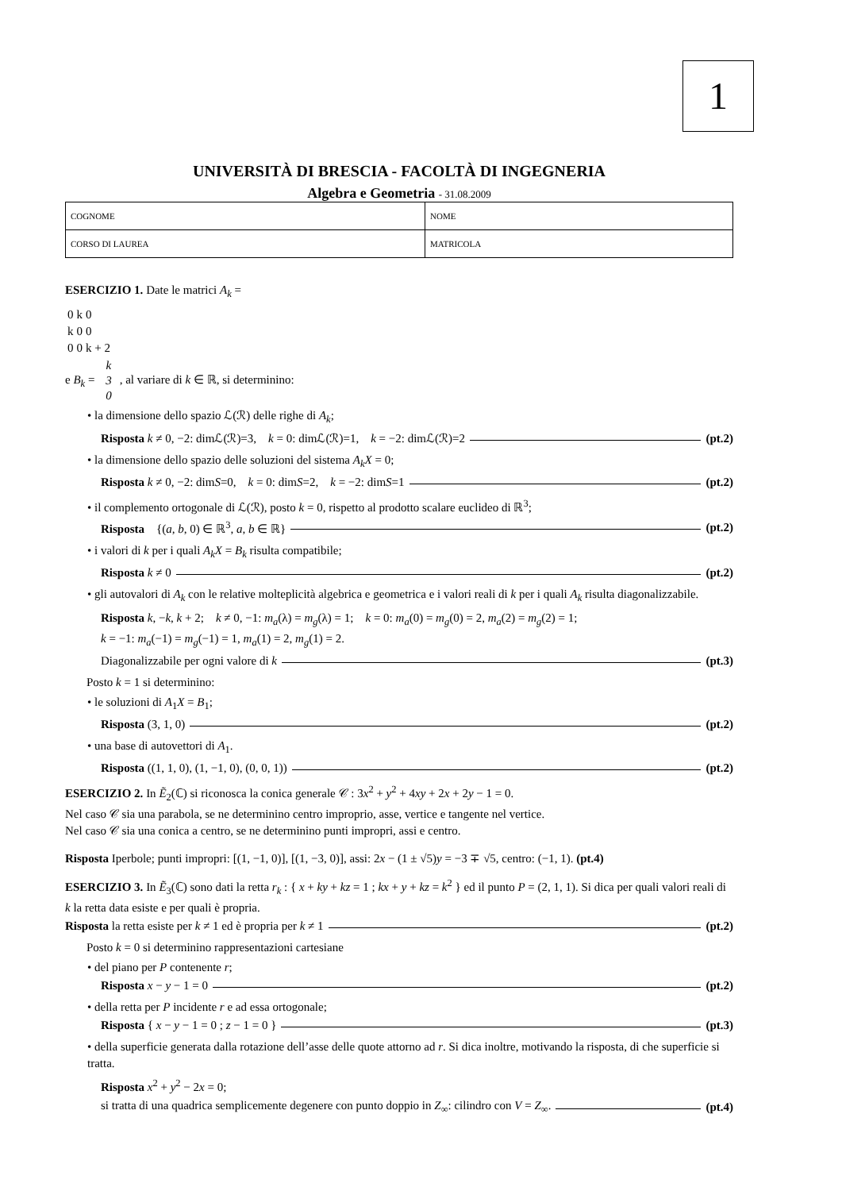1
UNIVERSITÀ DI BRESCIA - FACOLTÀ DI INGEGNERIA
Algebra e Geometria - 31.08.2009
| COGNOME | NOME |
| CORSO DI LAUREA | MATRICOLA |
ESERCIZIO 1. Date le matrici A<sub>k</sub> =
| 0 | k | 0 |
| k | 0 | 0 |
| 0 | 0 | k + 2 |
e B<sub>k</sub> =
| k |
| 3 |
| 0 |
, al variare di k ∈ ℝ, si determinino:
• la dimensione dello spazio ℒ(ℛ) delle righe di A<sub>k</sub>;
Risposta k ≠ 0, −2: dimℒ(ℛ)=3, k = 0: dimℒ(ℛ)=1, k = −2: dimℒ(ℛ)=2 (pt.2)
• la dimensione dello spazio delle soluzioni del sistema A<sub>k</sub>X = 0;
Risposta k ≠ 0, −2: dimS=0, k = 0: dimS=2, k = −2: dimS=1 (pt.2)
• il complemento ortogonale di ℒ(ℛ), posto k = 0, rispetto al prodotto scalare euclideo di ℝ<sup>3</sup>;
Risposta {(a, b, 0) ∈ ℝ<sup>3</sup>, a, b ∈ ℝ} (pt.2)
• i valori di k per i quali A<sub>k</sub>X = B<sub>k</sub> risulta compatibile;
Risposta k ≠ 0 (pt.2)
• gli autovalori di A<sub>k</sub> con le relative molteplicità algebrica e geometrica e i valori reali di k per i quali A<sub>k</sub> risulta diagonalizzabile.
Risposta k, −k, k + 2; k ≠ 0, −1: m<sub>a</sub>(λ) = m<sub>g</sub>(λ) = 1; k = 0: m<sub>a</sub>(0) = m<sub>g</sub>(0) = 2, m<sub>a</sub>(2) = m<sub>g</sub>(2) = 1;
k = −1: m<sub>a</sub>(−1) = m<sub>g</sub>(−1) = 1, m<sub>a</sub>(1) = 2, m<sub>g</sub>(1) = 2.
Diagonalizzabile per ogni valore di k (pt.3)
Posto k = 1 si determinino:
• le soluzioni di A<sub>1</sub>X = B<sub>1</sub>;
Risposta (3, 1, 0) (pt.2)
• una base di autovettori di A<sub>1</sub>.
Risposta ((1, 1, 0), (1, −1, 0), (0, 0, 1)) (pt.2)
ESERCIZIO 2. In Ẽ<sub>2</sub>(ℂ) si riconosca la conica generale 𝒞 : 3x<sup>2</sup> + y<sup>2</sup> + 4xy + 2x + 2y − 1 = 0.
Nel caso 𝒞 sia una parabola, se ne determinino centro improprio, asse, vertice e tangente nel vertice.
Nel caso 𝒞 sia una conica a centro, se ne determinino punti impropri, assi e centro.
Risposta Iperbole; punti impropri: [(1, −1, 0)], [(1, −3, 0)], assi: 2x − (1 ± √5)y = −3 ∓ √5, centro: (−1, 1). (pt.4)
ESERCIZIO 3. In Ẽ<sub>3</sub>(ℂ) sono dati la retta r<sub>k</sub> : { x + ky + kz = 1 ; kx + y + kz = k<sup>2</sup> } ed il punto P = (2, 1, 1). Si dica per quali valori reali di k la retta data esiste e per quali è propria.
Risposta la retta esiste per k ≠ 1 ed è propria per k ≠ 1 (pt.2)
Posto k = 0 si determinino rappresentazioni cartesiane
• del piano per P contenente r;
Risposta x − y − 1 = 0 (pt.2)
• della retta per P incidente r e ad essa ortogonale;
Risposta { x − y − 1 = 0 ; z − 1 = 0 } (pt.3)
• della superficie generata dalla rotazione dell’asse delle quote attorno ad r. Si dica inoltre, motivando la risposta, di che superficie si tratta.
Risposta x<sup>2</sup> + y<sup>2</sup> − 2x = 0;
si tratta di una quadrica semplicemente degenere con punto doppio in Z<sub>∞</sub>: cilindro con V = Z<sub>∞</sub>. (pt.4)